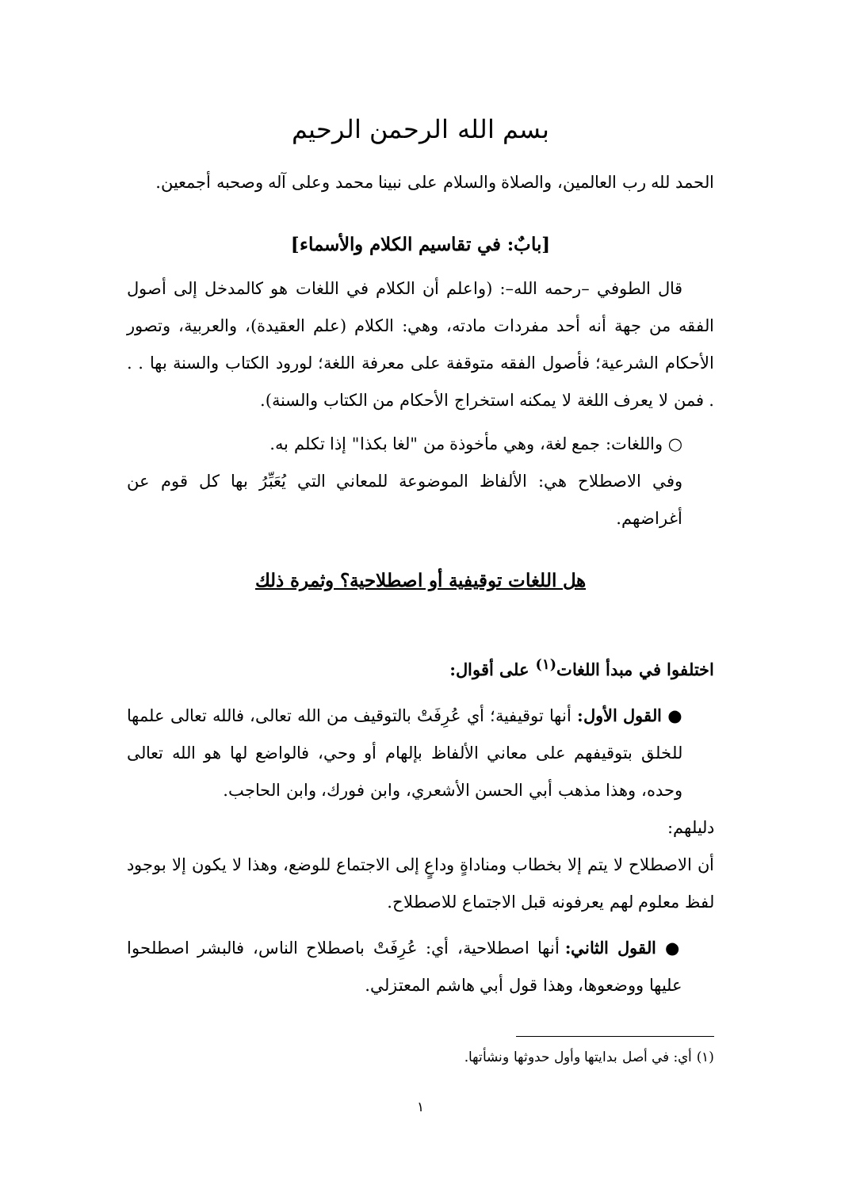بسم الله الرحمن الرحيم
الحمد لله رب العالمين، والصلاة والسلام على نبينا محمد وعلى آله وصحبه أجمعين.
[بابٌ: في تقاسيم الكلام والأسماء]
قال الطوفي –رحمه الله–: (واعلم أن الكلام في اللغات هو كالمدخل إلى أصول الفقه من جهة أنه أحد مفردات مادته، وهي: الكلام (علم العقيدة)، والعربية، وتصور الأحكام الشرعية؛ فأصول الفقه متوقفة على معرفة اللغة؛ لورود الكتاب والسنة بها . . . فمن لا يعرف اللغة لا يمكنه استخراج الأحكام من الكتاب والسنة).
○ واللغات: جمع لغة، وهي مأخوذة من "لغا بكذا" إذا تكلم به.
وفي الاصطلاح هي: الألفاظ الموضوعة للمعاني التي يُعَبِّرُ بها كل قوم عن أغراضهم.
هل اللغات توقيفية أو اصطلاحية؟ وثمرة ذلك
اختلفوا في مبدأ اللغات<sup>(١)</sup> على أقوال:
● القول الأول: أنها توقيفية؛ أي عُرِفَتْ بالتوقيف من الله تعالى، فالله تعالى علمها للخلق بتوقيفهم على معاني الألفاظ بإلهام أو وحي، فالواضع لها هو الله تعالى وحده، وهذا مذهب أبي الحسن الأشعري، وابن فورك، وابن الحاجب.
دليلهم:
أن الاصطلاح لا يتم إلا بخطاب ومناداةٍ وداعٍ إلى الاجتماع للوضع، وهذا لا يكون إلا بوجود لفظ معلوم لهم يعرفونه قبل الاجتماع للاصطلاح.
● القول الثاني: أنها اصطلاحية، أي: عُرِفَتْ باصطلاح الناس، فالبشر اصطلحوا عليها ووضعوها، وهذا قول أبي هاشم المعتزلي.
(١) أي: في أصل بدايتها وأول حدوثها ونشأتها.
١